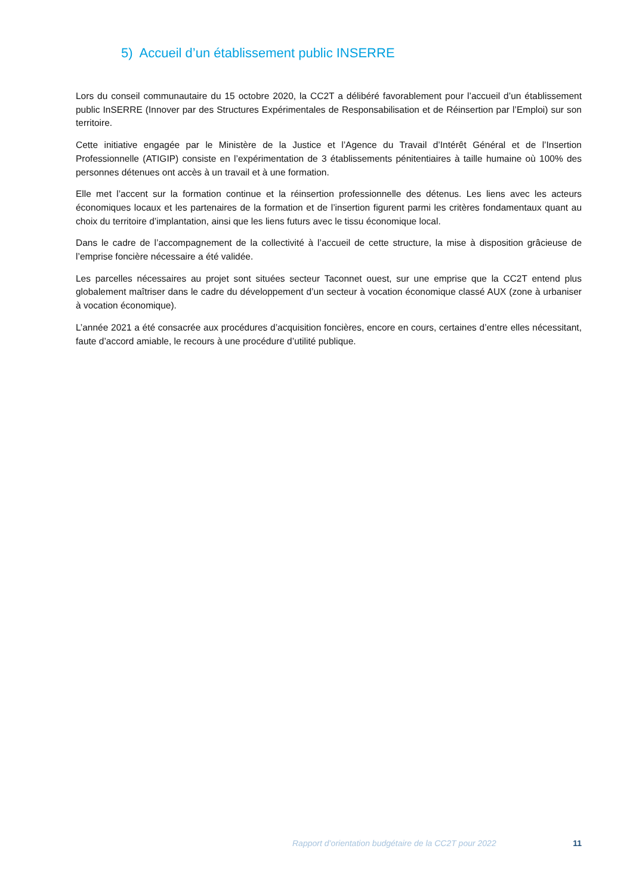5) Accueil d’un établissement public INSERRE
Lors du conseil communautaire du 15 octobre 2020, la CC2T a délibéré favorablement pour l’accueil d’un établissement public InSERRE (Innover par des Structures Expérimentales de Responsabilisation et de Réinsertion par l’Emploi) sur son territoire.
Cette initiative engagée par le Ministère de la Justice et l’Agence du Travail d’Intérêt Général et de l’Insertion Professionnelle (ATIGIP) consiste en l’expérimentation de 3 établissements pénitentiaires à taille humaine où 100% des personnes détenues ont accès à un travail et à une formation.
Elle met l’accent sur la formation continue et la réinsertion professionnelle des détenus. Les liens avec les acteurs économiques locaux et les partenaires de la formation et de l’insertion figurent parmi les critères fondamentaux quant au choix du territoire d’implantation, ainsi que les liens futurs avec le tissu économique local.
Dans le cadre de l’accompagnement de la collectivité à l’accueil de cette structure, la mise à disposition grâcieuse de l’emprise foncière nécessaire a été validée.
Les parcelles nécessaires au projet sont situées secteur Taconnet ouest, sur une emprise que la CC2T entend plus globalement maîtriser dans le cadre du développement d’un secteur à vocation économique classé AUX (zone à urbaniser à vocation économique).
L’année 2021 a été consacrée aux procédures d’acquisition foncières, encore en cours, certaines d’entre elles nécessitant, faute d’accord amiable, le recours à une procédure d’utilité publique.
Rapport d’orientation budgétaire de la CC2T pour 2022 11